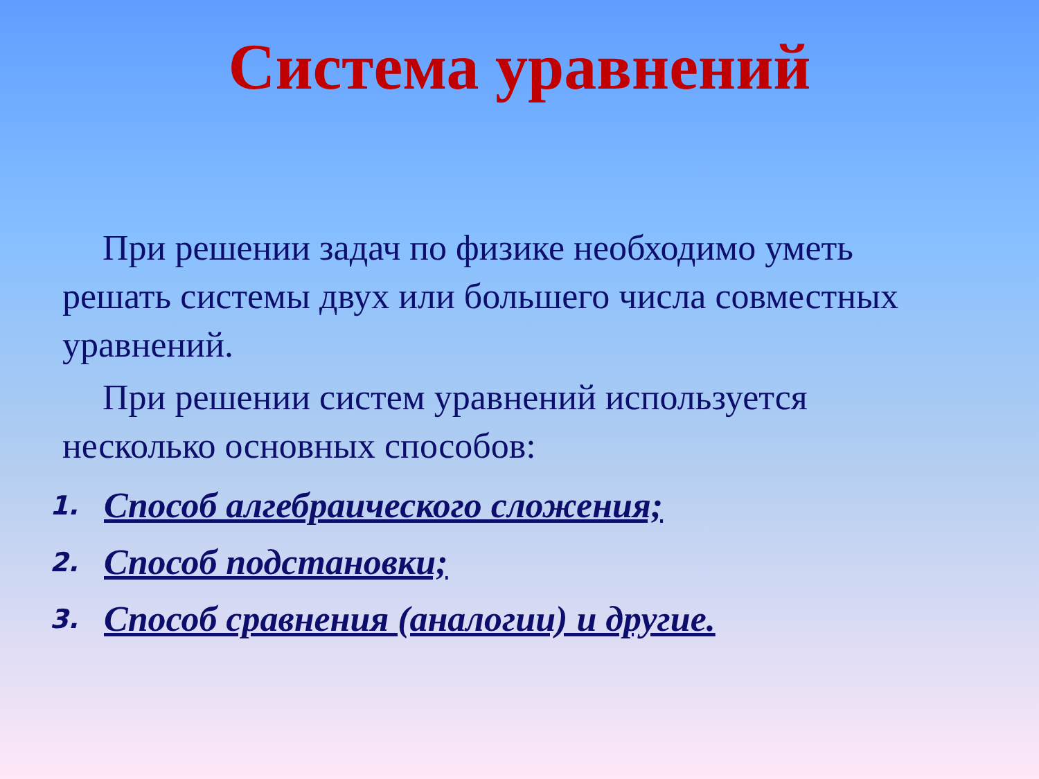Система уравнений
При решении задач по физике необходимо уметь решать системы двух или большего числа совместных уравнений.
При решении систем уравнений используется несколько основных способов:
1. Способ алгебраического сложения;
2. Способ подстановки;
3. Способ сравнения (аналогии) и другие.